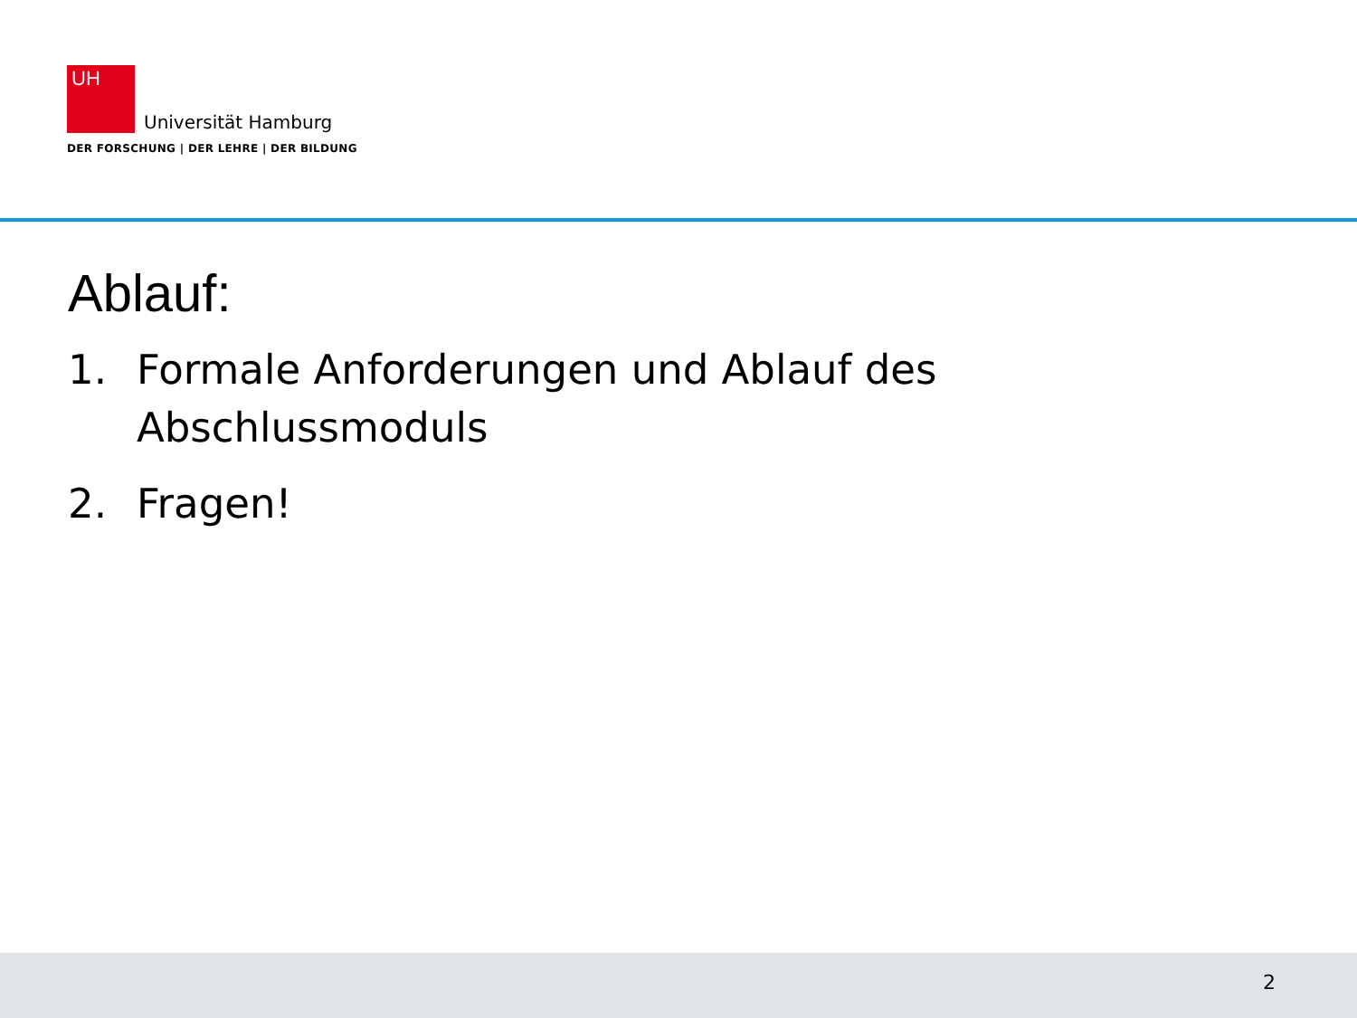UH Universität Hamburg
DER FORSCHUNG | DER LEHRE | DER BILDUNG
Ablauf:
1. Formale Anforderungen und Ablauf des Abschlussmoduls
2. Fragen!
2